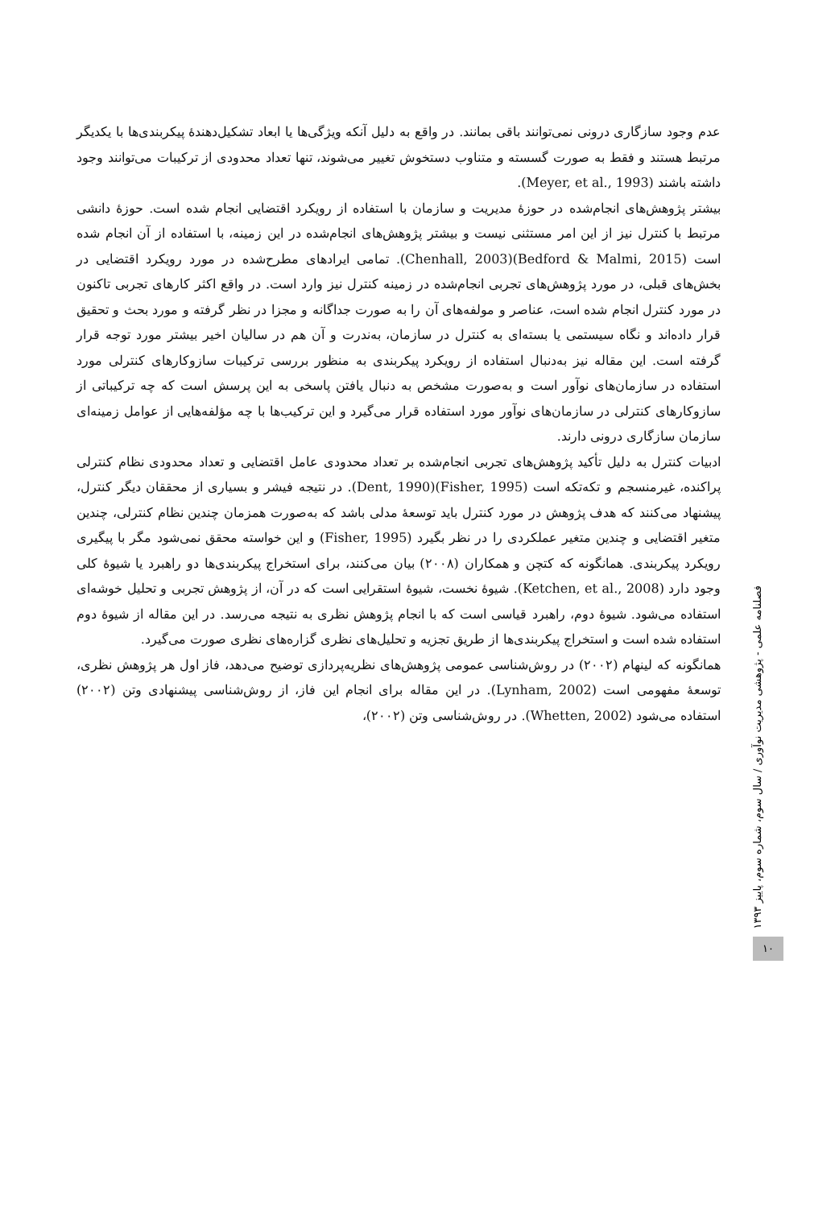عدم وجود سازگاری درونی نمی‌توانند باقی بمانند. در واقع به دلیل آنکه ویژگی‌ها یا ابعاد تشکیل‌دهندۀ پیکربندی‌ها با یکدیگر مرتبط هستند و فقط به صورت گسسته و متناوب دستخوش تغییر می‌شوند، تنها تعداد محدودی از ترکیبات می‌توانند وجود داشته باشند (Meyer, et al., 1993).
بیشتر پژوهش‌های انجام‌شده در حوزۀ مدیریت و سازمان با استفاده از رویکرد اقتضایی انجام شده است. حوزۀ دانشی مرتبط با کنترل نیز از این امر مستثنی نیست و بیشتر پژوهش‌های انجام‌شده در این زمینه، با استفاده از آن انجام شده است (Bedford & Malmi, 2015)(Chenhall, 2003). تمامی ایرادهای مطرح‌شده در مورد رویکرد اقتضایی در بخش‌های قبلی، در مورد پژوهش‌های تجربی انجام‌شده در زمینه کنترل نیز وارد است. در واقع اکثر کارهای تجربی تاکنون در مورد کنترل انجام شده است، عناصر و مولفه‌های آن را به صورت جداگانه و مجزا در نظر گرفته و مورد بحث و تحقیق قرار داده‌اند و نگاه سیستمی یا بسته‌ای به کنترل در سازمان، به‌ندرت و آن هم در سالیان اخیر بیشتر مورد توجه قرار گرفته است. این مقاله نیز به‌دنبال استفاده از رویکرد پیکربندی به منظور بررسی ترکیبات سازوکارهای کنترلی مورد استفاده در سازمان‌های نوآور است و به‌صورت مشخص به دنبال یافتن پاسخی به این پرسش است که چه ترکیباتی از سازوکارهای کنترلی در سازمان‌های نوآور مورد استفاده قرار می‌گیرد و این ترکیب‌ها با چه مؤلفه‌هایی از عوامل زمینه‌ای سازمان سازگاری درونی دارند.
ادبیات کنترل به دلیل تأکید پژوهش‌های تجربی انجام‌شده بر تعداد محدودی عامل اقتضایی و تعداد محدودی نظام کنترلی پراکنده، غیرمنسجم و تکه‌تکه است (Fisher, 1995)(Dent, 1990). در نتیجه فیشر و بسیاری از محققان دیگر کنترل، پیشنهاد می‌کنند که هدف پژوهش در مورد کنترل باید توسعۀ مدلی باشد که به‌صورت همزمان چندین نظام کنترلی، چندین متغیر اقتضایی و چندین متغیر عملکردی را در نظر بگیرد (Fisher, 1995) و این خواسته محقق نمی‌شود مگر با پیگیری رویکرد پیکربندی. همانگونه که کتچن و همکاران (۲۰۰۸) بیان می‌کنند، برای استخراج پیکربندی‌ها دو راهبرد یا شیوۀ کلی وجود دارد (Ketchen, et al., 2008). شیوۀ نخست، شیوۀ استقرایی است که در آن، از پژوهش تجربی و تحلیل خوشه‌ای استفاده می‌شود. شیوۀ دوم، راهبرد قیاسی است که با انجام پژوهش نظری به نتیجه می‌رسد. در این مقاله از شیوۀ دوم استفاده شده است و استخراج پیکربندی‌ها از طریق تجزیه و تحلیل‌های نظری گزاره‌های نظری صورت می‌گیرد.
همانگونه که لینهام (۲۰۰۲) در روش‌شناسی عمومی پژوهش‌های نظریه‌پردازی توضیح می‌دهد، فاز اول هر پژوهش نظری، توسعۀ مفهومی است (Lynham, 2002). در این مقاله برای انجام این فاز، از روش‌شناسی پیشنهادی وتن (۲۰۰۲) استفاده می‌شود (Whetten, 2002). در روش‌شناسی وتن (۲۰۰۲)،
فصلنامه علمی - پژوهشی مدیریت نوآوری / سال سوم، شماره سوم، پاییز ۱۳۹۳
۱۰